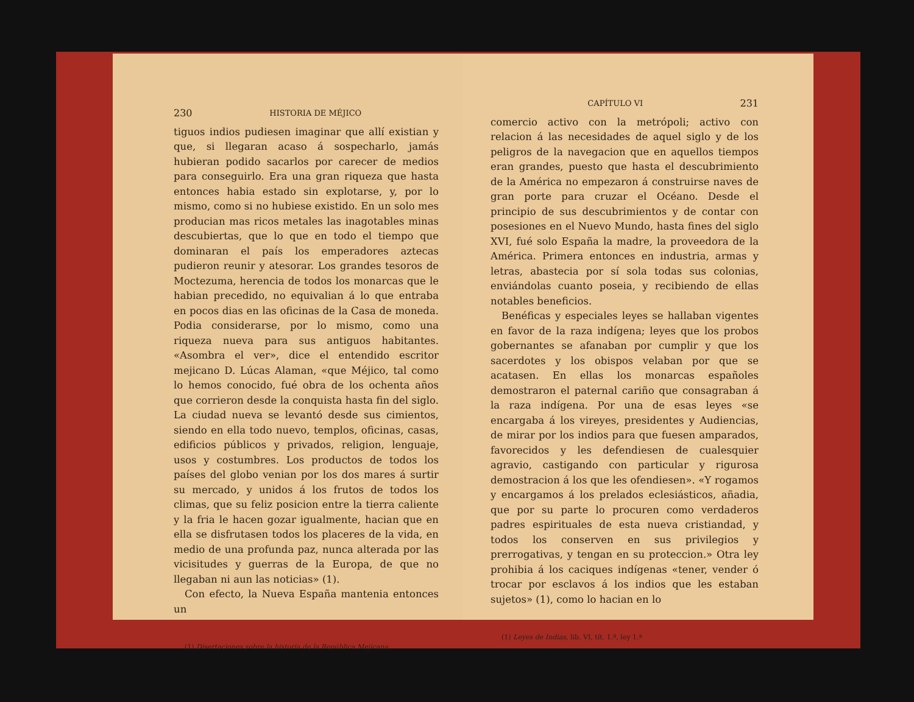230 HISTORIA DE MÉJICO
tiguos indios pudiesen imaginar que allí existian y que, si llegaran acaso á sospecharlo, jamás hubieran podido sacarlos por carecer de medios para conseguirlo. Era una gran riqueza que hasta entonces habia estado sin explotarse, y, por lo mismo, como si no hubiese existido. En un solo mes producian mas ricos metales las inagotables minas descubiertas, que lo que en todo el tiempo que dominaran el país los emperadores aztecas pudieron reunir y atesorar. Los grandes tesoros de Moctezuma, herencia de todos los monarcas que le habian precedido, no equivalian á lo que entraba en pocos dias en las oficinas de la Casa de moneda. Podia considerarse, por lo mismo, como una riqueza nueva para sus antiguos habitantes. «Asombra el ver», dice el entendido escritor mejicano D. Lúcas Alaman, «que Méjico, tal como lo hemos conocido, fué obra de los ochenta años que corrieron desde la conquista hasta fin del siglo. La ciudad nueva se levantó desde sus cimientos, siendo en ella todo nuevo, templos, oficinas, casas, edificios públicos y privados, religion, lenguaje, usos y costumbres. Los productos de todos los países del globo venian por los dos mares á surtir su mercado, y unidos á los frutos de todos los climas, que su feliz posicion entre la tierra caliente y la fria le hacen gozar igualmente, hacian que en ella se disfrutasen todos los placeres de la vida, en medio de una profunda paz, nunca alterada por las vicisitudes y guerras de la Europa, de que no llegaban ni aun las noticias» (1).
Con efecto, la Nueva España mantenia entonces un
(1) Disertaciones sobre la historia de la República Mejicana.
CAPÍTULO VI 231
comercio activo con la metrópoli; activo con relacion á las necesidades de aquel siglo y de los peligros de la navegacion que en aquellos tiempos eran grandes, puesto que hasta el descubrimiento de la América no empezaron á construirse naves de gran porte para cruzar el Océano. Desde el principio de sus descubrimientos y de contar con posesiones en el Nuevo Mundo, hasta fines del siglo XVI, fué solo España la madre, la proveedora de la América. Primera entonces en industria, armas y letras, abastecia por sí sola todas sus colonias, enviándolas cuanto poseia, y recibiendo de ellas notables beneficios.
Benéficas y especiales leyes se hallaban vigentes en favor de la raza indígena; leyes que los probos gobernantes se afanaban por cumplir y que los sacerdotes y los obispos velaban por que se acatasen. En ellas los monarcas españoles demostraron el paternal cariño que consagraban á la raza indígena. Por una de esas leyes «se encargaba á los vireyes, presidentes y Audiencias, de mirar por los indios para que fuesen amparados, favorecidos y les defendiesen de cualesquier agravio, castigando con particular y rigurosa demostracion á los que les ofendiesen». «Y rogamos y encargamos á los prelados eclesiásticos, añadia, que por su parte lo procuren como verdaderos padres espirituales de esta nueva cristiandad, y todos los conserven en sus privilegios y prerrogativas, y tengan en su proteccion.» Otra ley prohibia á los caciques indígenas «tener, vender ó trocar por esclavos á los indios que les estaban sujetos» (1), como lo hacian en lo
(1) Leyes de Indias, lib. VI, tít. 1.º, ley 1.ª